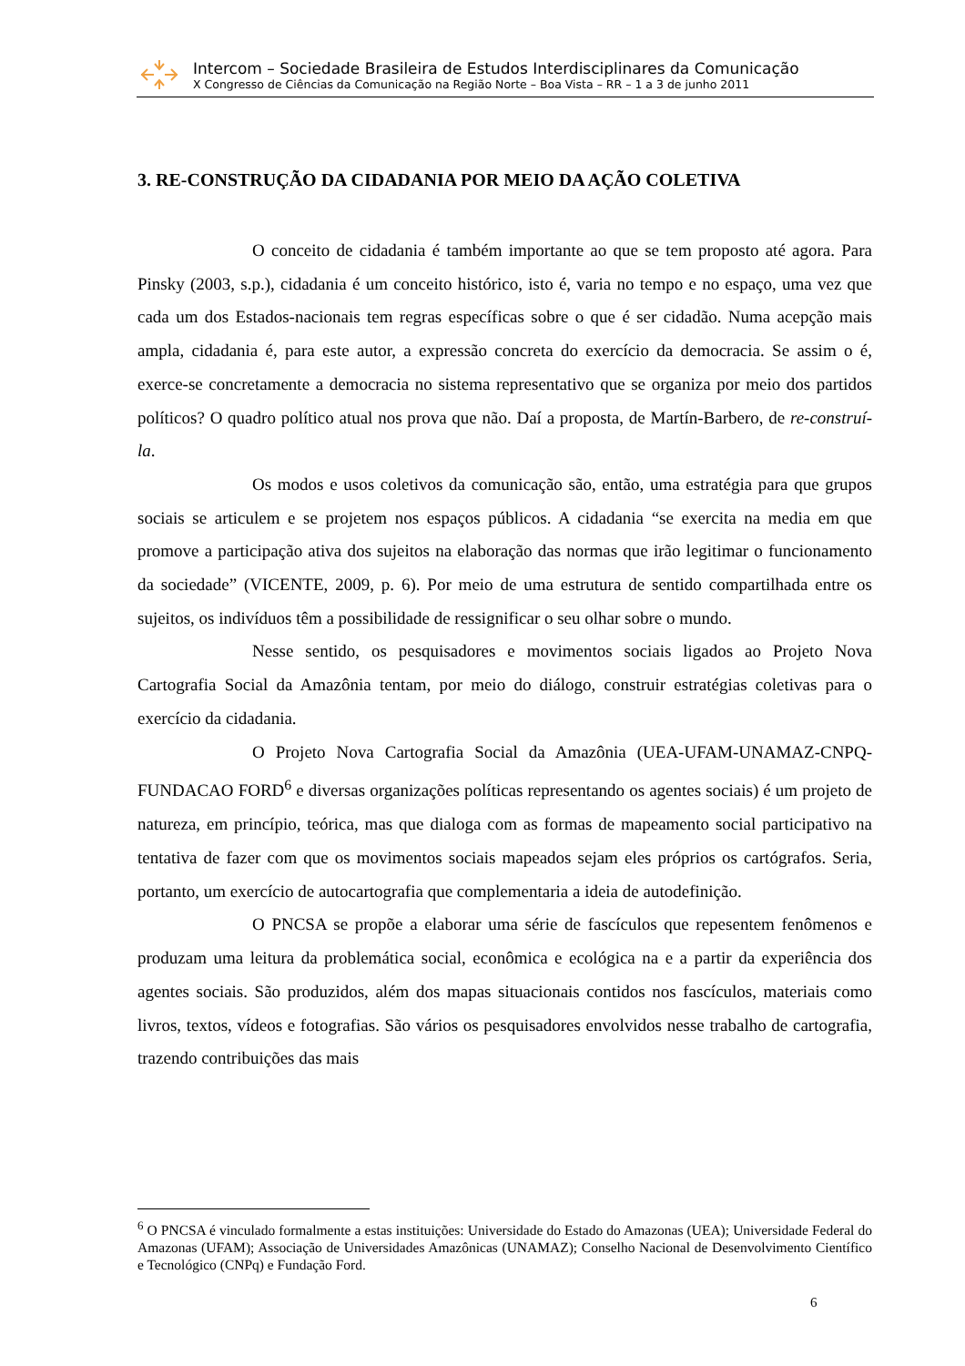Intercom – Sociedade Brasileira de Estudos Interdisciplinares da Comunicação
X Congresso de Ciências da Comunicação na Região Norte – Boa Vista – RR – 1 a 3 de junho 2011
3. RE-CONSTRUÇÃO DA CIDADANIA POR MEIO DA AÇÃO COLETIVA
O conceito de cidadania é também importante ao que se tem proposto até agora. Para Pinsky (2003, s.p.), cidadania é um conceito histórico, isto é, varia no tempo e no espaço, uma vez que cada um dos Estados-nacionais tem regras específicas sobre o que é ser cidadão. Numa acepção mais ampla, cidadania é, para este autor, a expressão concreta do exercício da democracia. Se assim o é, exerce-se concretamente a democracia no sistema representativo que se organiza por meio dos partidos políticos? O quadro político atual nos prova que não. Daí a proposta, de Martín-Barbero, de re-construí-la.
Os modos e usos coletivos da comunicação são, então, uma estratégia para que grupos sociais se articulem e se projetem nos espaços públicos. A cidadania “se exercita na media em que promove a participação ativa dos sujeitos na elaboração das normas que irão legitimar o funcionamento da sociedade” (VICENTE, 2009, p. 6). Por meio de uma estrutura de sentido compartilhada entre os sujeitos, os indivíduos têm a possibilidade de ressignificar o seu olhar sobre o mundo.
Nesse sentido, os pesquisadores e movimentos sociais ligados ao Projeto Nova Cartografia Social da Amazônia tentam, por meio do diálogo, construir estratégias coletivas para o exercício da cidadania.
O Projeto Nova Cartografia Social da Amazônia (UEA-UFAM-UNAMAZ-CNPQ- FUNDACAO FORD<sup>6</sup> e diversas organizações políticas representando os agentes sociais) é um projeto de natureza, em princípio, teórica, mas que dialoga com as formas de mapeamento social participativo na tentativa de fazer com que os movimentos sociais mapeados sejam eles próprios os cartógrafos. Seria, portanto, um exercício de autocartografia que complementaria a ideia de autodefinição.
O PNCSA se propõe a elaborar uma série de fascículos que repesentem fenômenos e produzam uma leitura da problemática social, econômica e ecológica na e a partir da experiência dos agentes sociais. São produzidos, além dos mapas situacionais contidos nos fascículos, materiais como livros, textos, vídeos e fotografias. São vários os pesquisadores envolvidos nesse trabalho de cartografia, trazendo contribuições das mais
<sup>6</sup> O PNCSA é vinculado formalmente a estas instituições: Universidade do Estado do Amazonas (UEA); Universidade Federal do Amazonas (UFAM); Associação de Universidades Amazônicas (UNAMAZ); Conselho Nacional de Desenvolvimento Científico e Tecnológico (CNPq) e Fundação Ford.
6